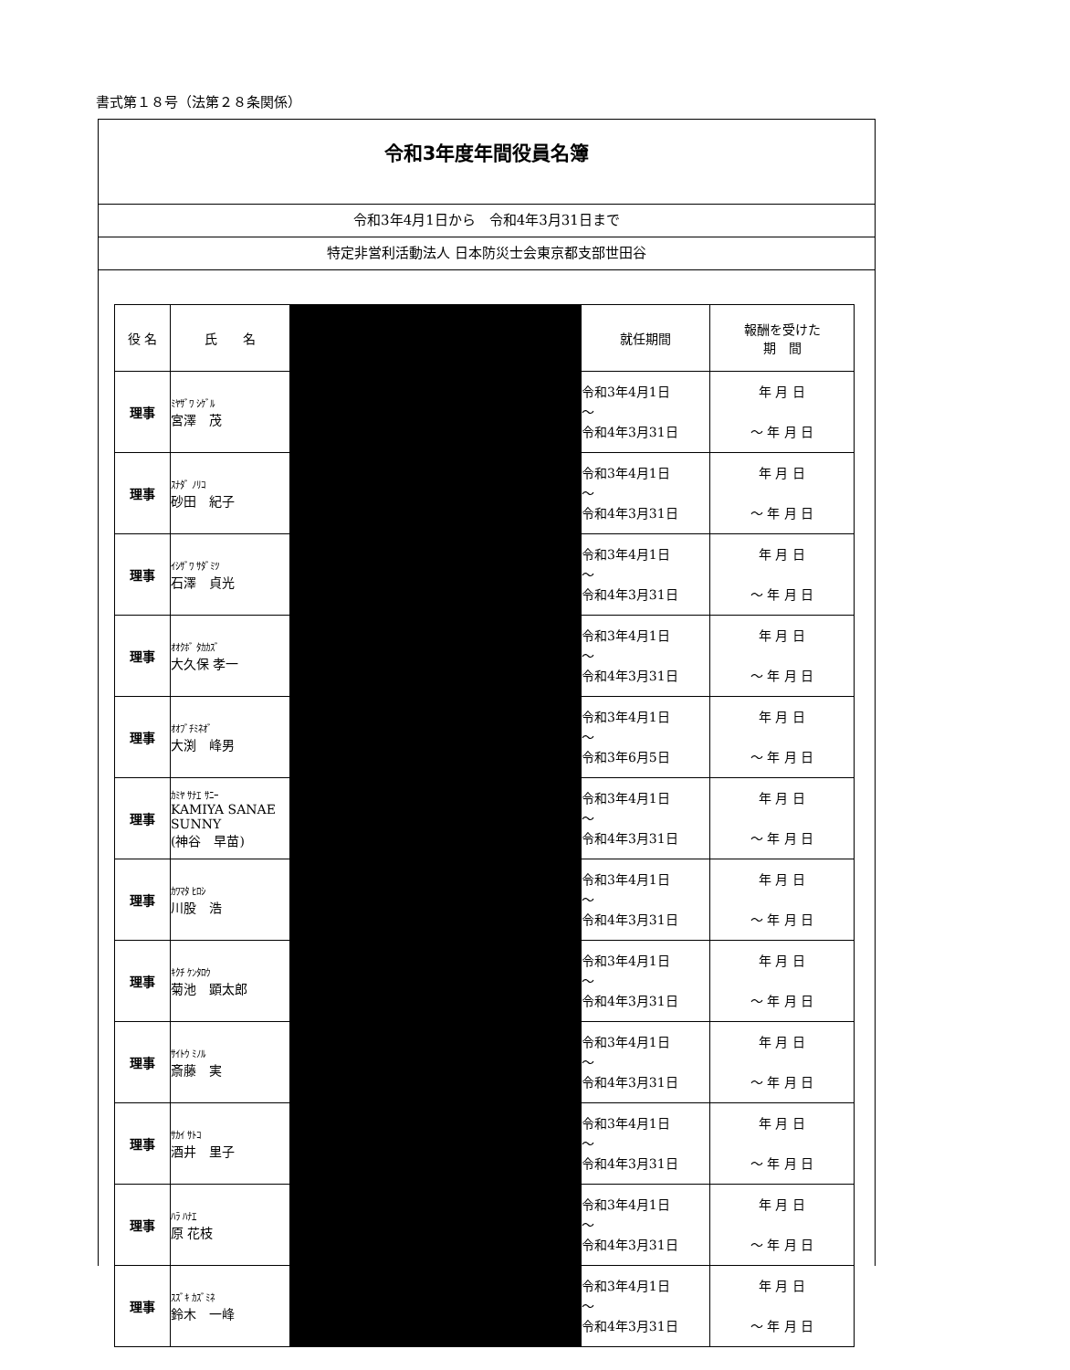書式第１８号（法第２８条関係）
令和3年度年間役員名簿
令和3年4月1日から　令和4年3月31日まで
特定非営利活動法人 日本防災士会東京都支部世田谷
| 役 名 | 氏 名 | | 就任期間 | 報酬を受けた 期 間 |
| --- | --- | --- | --- | --- |
| 理事 | ﾐﾔｻﾞﾜ ｼｹﾞﾙ 宮澤 茂 | | 令和3年4月1日 ～ 令和4年3月31日 | 年 月 日 ～ 年 月 日 |
| 理事 | ｽﾅﾀﾞ ﾉﾘｺ 砂田 紀子 | | 令和3年4月1日 ～ 令和4年3月31日 | 年 月 日 ～ 年 月 日 |
| 理事 | ｲｼｻﾞﾜ ｻﾀﾞﾐﾂ 石澤 貞光 | | 令和3年4月1日 ～ 令和4年3月31日 | 年 月 日 ～ 年 月 日 |
| 理事 | ｵｵｸﾎﾞ ﾀｶｶｽﾞ 大久保 孝一 | | 令和3年4月1日 ～ 令和4年3月31日 | 年 月 日 ～ 年 月 日 |
| 理事 | ｵｵﾌﾞﾁﾐﾈｵﾞ 大渕 峰男 | | 令和3年4月1日 ～ 令和3年6月5日 | 年 月 日 ～ 年 月 日 |
| 理事 | ｶﾐﾔ ｻﾅｴ ｻﾆｰ KAMIYA SANAE SUNNY (神谷 早苗) | | 令和3年4月1日 ～ 令和4年3月31日 | 年 月 日 ～ 年 月 日 |
| 理事 | ｶﾜﾏﾀ ﾋﾛｼ 川股 浩 | | 令和3年4月1日 ～ 令和4年3月31日 | 年 月 日 ～ 年 月 日 |
| 理事 | ｷｸﾁ ｹﾝﾀﾛｳ 菊池 顕太郎 | | 令和3年4月1日 ～ 令和4年3月31日 | 年 月 日 ～ 年 月 日 |
| 理事 | ｻｲﾄｳ ﾐﾉﾙ 斎藤 実 | | 令和3年4月1日 ～ 令和4年3月31日 | 年 月 日 ～ 年 月 日 |
| 理事 | ｻｶｲ ｻﾄｺ 酒井 里子 | | 令和3年4月1日 ～ 令和4年3月31日 | 年 月 日 ～ 年 月 日 |
| 理事 | ﾊﾗ ﾊﾅｴ 原 花枝 | | 令和3年4月1日 ～ 令和4年3月31日 | 年 月 日 ～ 年 月 日 |
| 理事 | ｽｽﾞｷ ｶｽﾞﾐﾈ 鈴木 一峰 | | 令和3年4月1日 ～ 令和4年3月31日 | 年 月 日 ～ 年 月 日 |